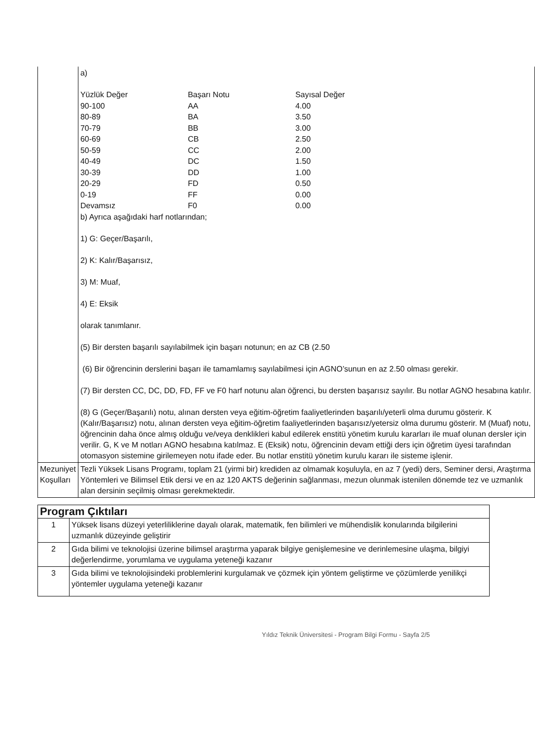| | a) / Yüzlük Değer / Başarı Notu / Sayısal Değer / / 90-100 / AA / 4.00 / / 80-89 / BA / 3.50 / / 70-79 / BB / 3.00 / / 60-69 / CB / 2.50 / / 50-59 / CC / 2.00 / / 40-49 / DC / 1.50 / / 30-39 / DD / 1.00 / / 20-29 / FD / 0.50 / / 0-19 / FF / 0.00 / / Devamsız / F0 / 0.00 / b) Ayrıca aşağıdaki harf notlarından; 1) G: Geçer/Başarılı, 2) K: Kalır/Başarısız, 3) M: Muaf, 4) E: Eksik olarak tanımlanır. (5) Bir dersten başarılı sayılabilmek için başarı notunun; en az CB (2.50 (6) Bir öğrencinin derslerini başarı ile tamamlamış sayılabilmesi için AGNO’sunun en az 2.50 olması gerekir. (7) Bir dersten CC, DC, DD, FD, FF ve F0 harf notunu alan öğrenci, bu dersten başarısız sayılır. Bu notlar AGNO hesabına katılır. (8) G (Geçer/Başarılı) notu, alınan dersten veya eğitim-öğretim faaliyetlerinden başarılı/yeterli olma durumu gösterir. K (Kalır/Başarısız) notu, alınan dersten veya eğitim-öğretim faaliyetlerinden başarısız/yetersiz olma durumu gösterir. M (Muaf) notu, öğrencinin daha önce almış olduğu ve/veya denklikleri kabul edilerek enstitü yönetim kurulu kararları ile muaf olunan dersler için verilir. G, K ve M notları AGNO hesabına katılmaz. E (Eksik) notu, öğrencinin devam ettiği ders için öğretim üyesi tarafından otomasyon sistemine girilemeyen notu ifade eder. Bu notlar enstitü yönetim kurulu kararı ile sisteme işlenir. |
| Mezuniyet Koşulları | Tezli Yüksek Lisans Programı, toplam 21 (yirmi bir) krediden az olmamak koşuluyla, en az 7 (yedi) ders, Seminer dersi, Araştırma Yöntemleri ve Bilimsel Etik dersi ve en az 120 AKTS değerinin sağlanması, mezun olunmak istenilen dönemde tez ve uzmanlık alan dersinin seçilmiş olması gerekmektedir. |
| Program Çıktıları | |
| 1 | Yüksek lisans düzeyi yeterliliklerine dayalı olarak, matematik, fen bilimleri ve mühendislik konularında bilgilerini uzmanlık düzeyinde geliştirir |
| 2 | Gıda bilimi ve teknolojisi üzerine bilimsel araştırma yaparak bilgiye genişlemesine ve derinlemesine ulaşma, bilgiyi değerlendirme, yorumlama ve uygulama yeteneği kazanır |
| 3 | Gıda bilimi ve teknolojisindeki problemlerini kurgulamak ve çözmek için yöntem geliştirme ve çözümlerde yenilikçi yöntemler uygulama yeteneği kazanır |
Yıldız Teknik Üniversitesi - Program Bilgi Formu - Sayfa 2/5